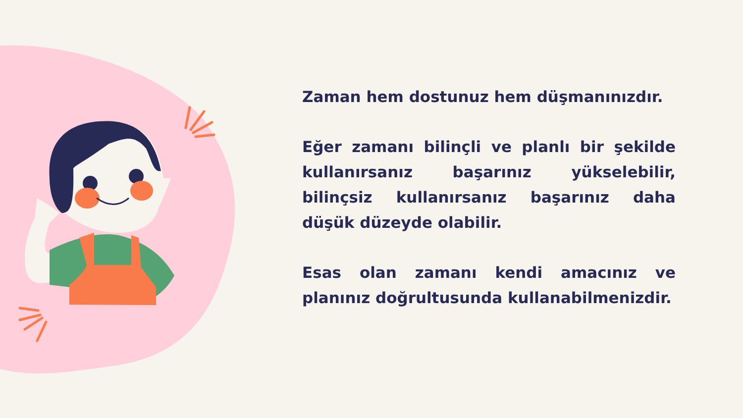Zaman hem dostunuz hem düşmanınızdır.
Eğer zamanı bilinçli ve planlı bir şekilde kullanırsanız başarınız yükselebilir, bilinçsiz kullanırsanız başarınız daha düşük düzeyde olabilir.
Esas olan zamanı kendi amacınız ve planınız doğrultusunda kullanabilmenizdir.